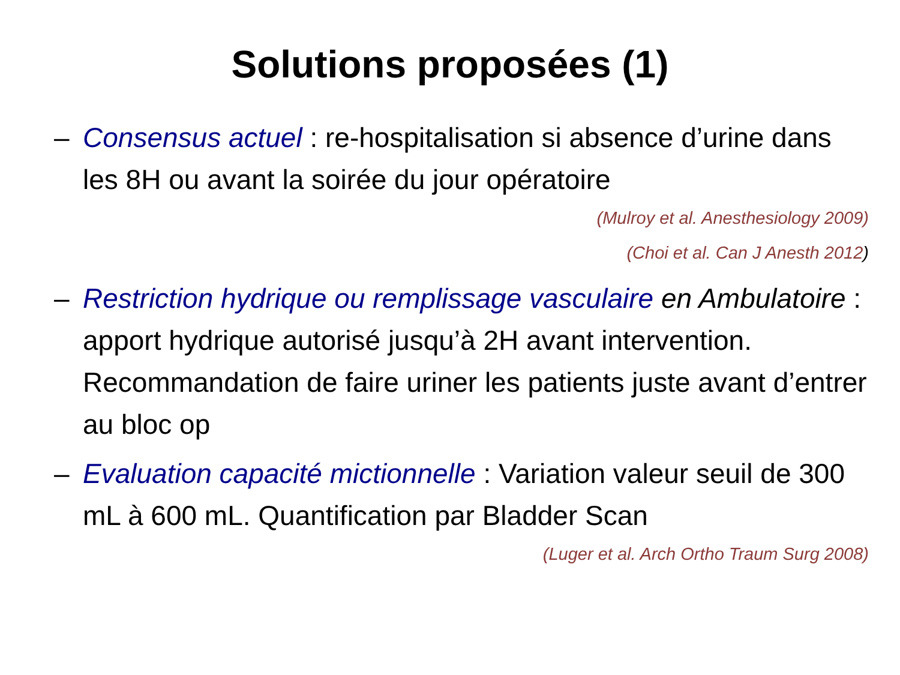Solutions proposées (1)
– Consensus actuel : re-hospitalisation si absence d’urine dans les 8H ou avant la soirée du jour opératoire
(Mulroy et al. Anesthesiology 2009)
(Choi et al. Can J Anesth 2012)
– Restriction hydrique ou remplissage vasculaire en Ambulatoire : apport hydrique autorisé jusqu’à 2H avant intervention. Recommandation de faire uriner les patients juste avant d’entrer au bloc op
– Evaluation capacité mictionnelle : Variation valeur seuil de 300 mL à 600 mL. Quantification par Bladder Scan
(Luger et al. Arch Ortho Traum Surg 2008)